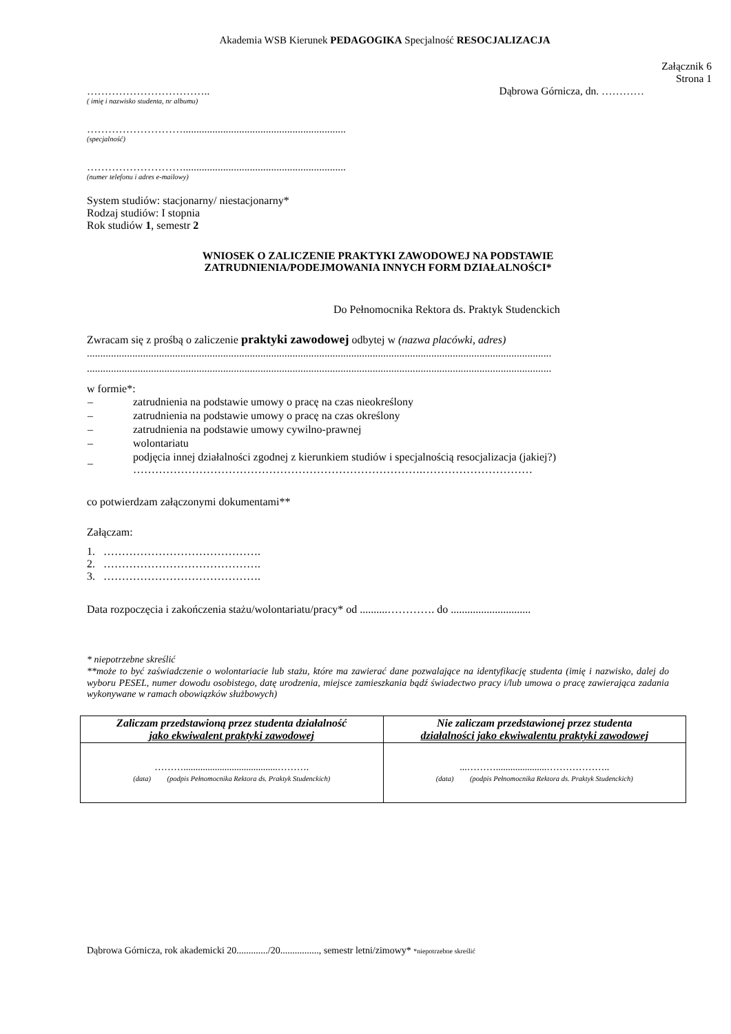Akademia WSB Kierunek PEDAGOGIKA Specjalność RESOCJALIZACJA
Załącznik 6
Strona 1
…………………………….. Dąbrowa Górnicza, dn. …………
( imię i nazwisko studenta, nr albumu)
……………………….............................................................
(specjalność)
……………………….............................................................
(numer telefonu i adres e-mailowy)
System studiów: stacjonarny/ niestacjonarny*
Rodzaj studiów: I stopnia
Rok studiów 1, semestr 2
WNIOSEK O ZALICZENIE PRAKTYKI ZAWODOWEJ NA PODSTAWIE
ZATRUDNIENIA/PODEJMOWANIA INNYCH FORM DZIAŁALNOŚCI*
Do Pełnomocnika Rektora ds. Praktyk Studenckich
Zwracam się z prośbą o zaliczenie praktyki zawodowej odbytej w (nazwa placówki, adres)
..............................................................................................................................................................................
..............................................................................................................................................................................
w formie*:
| – | zatrudnienia na podstawie umowy o pracę na czas nieokreślony |
| – | zatrudnienia na podstawie umowy o pracę na czas określony |
| – | zatrudnienia na podstawie umowy cywilno-prawnej |
| – | wolontariatu |
| – | podjęcia innej działalności zgodnej z kierunkiem studiów i specjalnością resocjalizacja (jakiej?) …………………………………………………………………….………………………… |
co potwierdzam załączonymi dokumentami**
Załączam:
1. …………………………………….
2. …………………………………….
3. …………………………………….
Data rozpoczęcia i zakończenia stażu/wolontariatu/pracy* od ..........…………. do .............................
* niepotrzebne skreślić
**może to być zaświadczenie o wolontariacie lub stażu, które ma zawierać dane pozwalające na identyfikację studenta (imię i nazwisko, dalej do wyboru PESEL, numer dowodu osobistego, datę urodzenia, miejsce zamieszkania bądź świadectwo pracy i/lub umowa o pracę zawierająca zadania wykonywane w ramach obowiązków służbowych)
| Zaliczam przedstawioną przez studenta działalność jako ekwiwalent praktyki zawodowej | Nie zaliczam przedstawionej przez studenta działalności jako ekwiwalentu praktyki zawodowej |
| --- | --- |
| ……….......................................………. (data) (podpis Pełnomocnika Rektora ds. Praktyk Studenckich) | ...……….....................……………….. (data) (podpis Pełnomocnika Rektora ds. Praktyk Studenckich) |
Dąbrowa Górnicza, rok akademicki 20............./20................, semestr letni/zimowy* *niepotrzebne skreślić